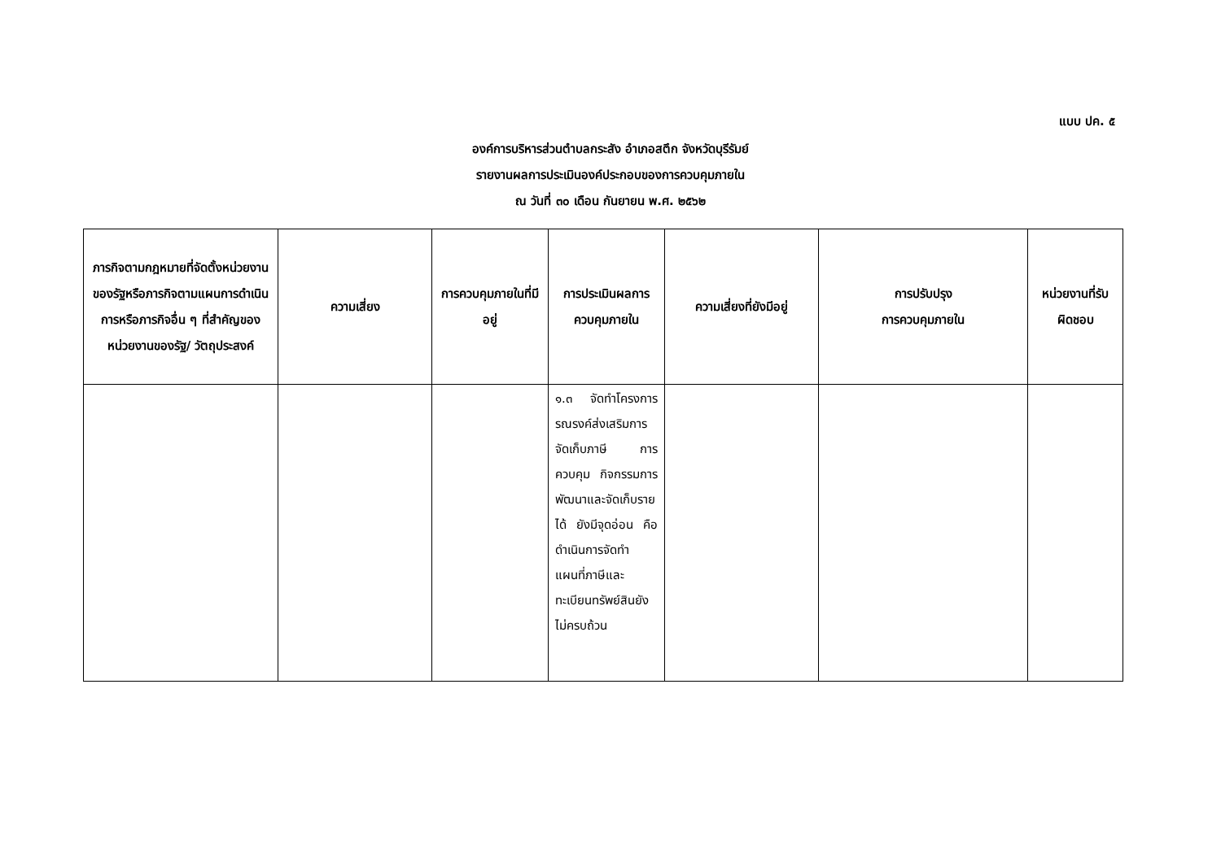แบบ ปค. ๕
องค์การบริหารส่วนตำบลกระสัง อำเภอสตึก จังหวัดบุรีรัมย์
รายงานผลการประเมินองค์ประกอบของการควบคุมภายใน
ณ วันที่ ๓๐ เดือน กันยายน พ.ศ. ๒๕๖๒
| ภารกิจตามกฎหมายที่จัดตั้งหน่วยงานของรัฐหรือภารกิจตามแผนการดำเนินการหรือภารกิจอื่น ๆ ที่สำคัญของหน่วยงานของรัฐ/ วัตถุประสงค์ | ความเสี่ยง | การควบคุมภายในที่มีอยู่ | การประเมินผลการควบคุมภายใน | ความเสี่ยงที่ยังมีอยู่ | การปรับปรุง การควบคุมภายใน | หน่วยงานที่รับผิดชอบ |
| --- | --- | --- | --- | --- | --- | --- |
| | | | ๑.๓ จัดทำโครงการรณรงค์ส่งเสริมการจัดเก็บภาษี การควบคุม กิจกรรมการพัฒนาและจัดเก็บรายได้ ยังมีจุดอ่อน คือ ดำเนินการจัดทำแผนที่ภาษีและทะเบียนทรัพย์สินยังไม่ครบถ้วน | | | |